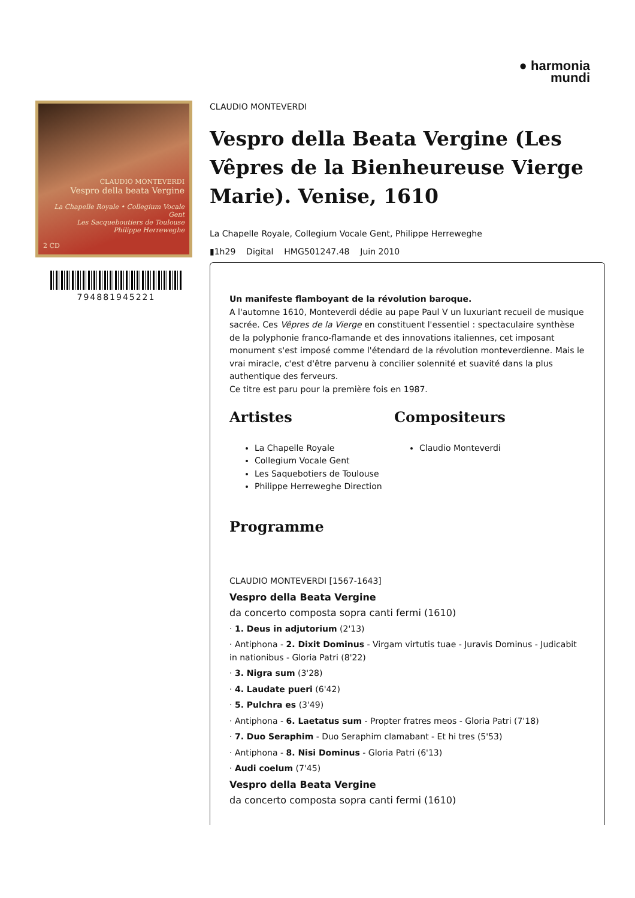● harmonia
mundi
CLAUDIO MONTEVERDI
Vespro della beata Vergine
La Chapelle Royale • Collegium Vocale Gent
Les Sacqueboutiers de Toulouse
Philippe Herreweghe
2 CD
794881945221
CLAUDIO MONTEVERDI
Vespro della Beata Vergine (Les Vêpres de la Bienheureuse Vierge Marie). Venise, 1610
La Chapelle Royale, Collegium Vocale Gent, Philippe Herreweghe
▮1h29 Digital HMG501247.48 Juin 2010
Un manifeste flamboyant de la révolution baroque.
A l'automne 1610, Monteverdi dédie au pape Paul V un luxuriant recueil de musique sacrée. Ces Vêpres de la Vierge en constituent l'essentiel : spectaculaire synthèse de la polyphonie franco-flamande et des innovations italiennes, cet imposant monument s'est imposé comme l'étendard de la révolution monteverdienne. Mais le vrai miracle, c'est d'être parvenu à concilier solennité et suavité dans la plus authentique des ferveurs.
Ce titre est paru pour la première fois en 1987.
Artistes
La Chapelle Royale
Collegium Vocale Gent
Les Saquebotiers de Toulouse
Philippe Herreweghe Direction
Compositeurs
Claudio Monteverdi
Programme
CLAUDIO MONTEVERDI [1567-1643]
Vespro della Beata Vergine
da concerto composta sopra canti fermi (1610)
· 1. Deus in adjutorium (2'13)
· Antiphona - 2. Dixit Dominus - Virgam virtutis tuae - Juravis Dominus - Judicabit in nationibus - Gloria Patri (8'22)
· 3. Nigra sum (3'28)
· 4. Laudate pueri (6'42)
· 5. Pulchra es (3'49)
· Antiphona - 6. Laetatus sum - Propter fratres meos - Gloria Patri (7'18)
· 7. Duo Seraphim - Duo Seraphim clamabant - Et hi tres (5'53)
· Antiphona - 8. Nisi Dominus - Gloria Patri (6'13)
· Audi coelum (7'45)
Vespro della Beata Vergine
da concerto composta sopra canti fermi (1610)